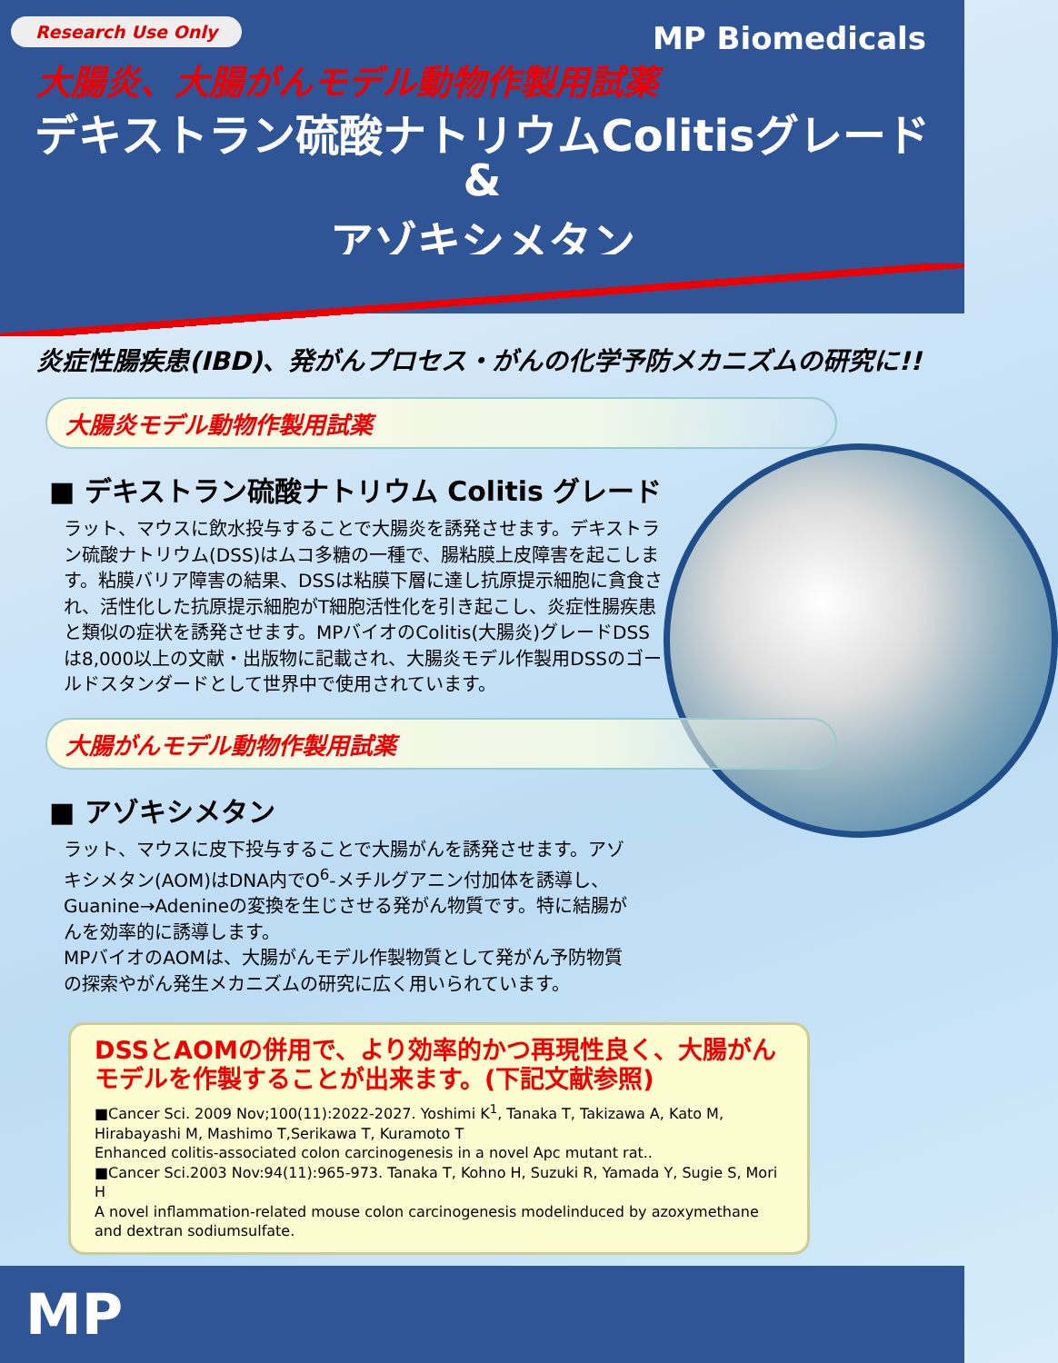Research Use Only MP Biomedicals
大腸炎、大腸がんモデル動物作製用試薬
デキストラン硫酸ナトリウムColitisグレード
&
アゾキシメタン
炎症性腸疾患(IBD)、発がんプロセス・がんの化学予防メカニズムの研究に!!
大腸炎モデル動物作製用試薬
■ デキストラン硫酸ナトリウム Colitis グレード
ラット、マウスに飲水投与することで大腸炎を誘発させます。デキストラン硫酸ナトリウム(DSS)はムコ多糖の一種で、腸粘膜上皮障害を起こします。粘膜バリア障害の結果、DSSは粘膜下層に達し抗原提示細胞に貪食され、活性化した抗原提示細胞がT細胞活性化を引き起こし、炎症性腸疾患と類似の症状を誘発させます。MPバイオのColitis(大腸炎)グレードDSSは8,000以上の文献・出版物に記載され、大腸炎モデル作製用DSSのゴールドスタンダードとして世界中で使用されています。
大腸がんモデル動物作製用試薬
■ アゾキシメタン
ラット、マウスに皮下投与することで大腸がんを誘発させます。アゾキシメタン(AOM)はDNA内でO<sup>6</sup>-メチルグアニン付加体を誘導し、Guanine→Adenineの変換を生じさせる発がん物質です。特に結腸がんを効率的に誘導します。
MPバイオのAOMは、大腸がんモデル作製物質として発がん予防物質の探索やがん発生メカニズムの研究に広く用いられています。
DSSとAOMの併用で、より効率的かつ再現性良く、大腸がんモデルを作製することが出来ます。(下記文献参照)
■Cancer Sci. 2009 Nov;100(11):2022-2027. Yoshimi K<sup>1</sup>, Tanaka T, Takizawa A, Kato M, Hirabayashi M, Mashimo T,Serikawa T, Kuramoto T
Enhanced colitis-associated colon carcinogenesis in a novel Apc mutant rat..
■Cancer Sci.2003 Nov:94(11):965-973. Tanaka T, Kohno H, Suzuki R, Yamada Y, Sugie S, Mori H
A novel inflammation-related mouse colon carcinogenesis modelinduced by azoxymethane and dextran sodiumsulfate.
MP